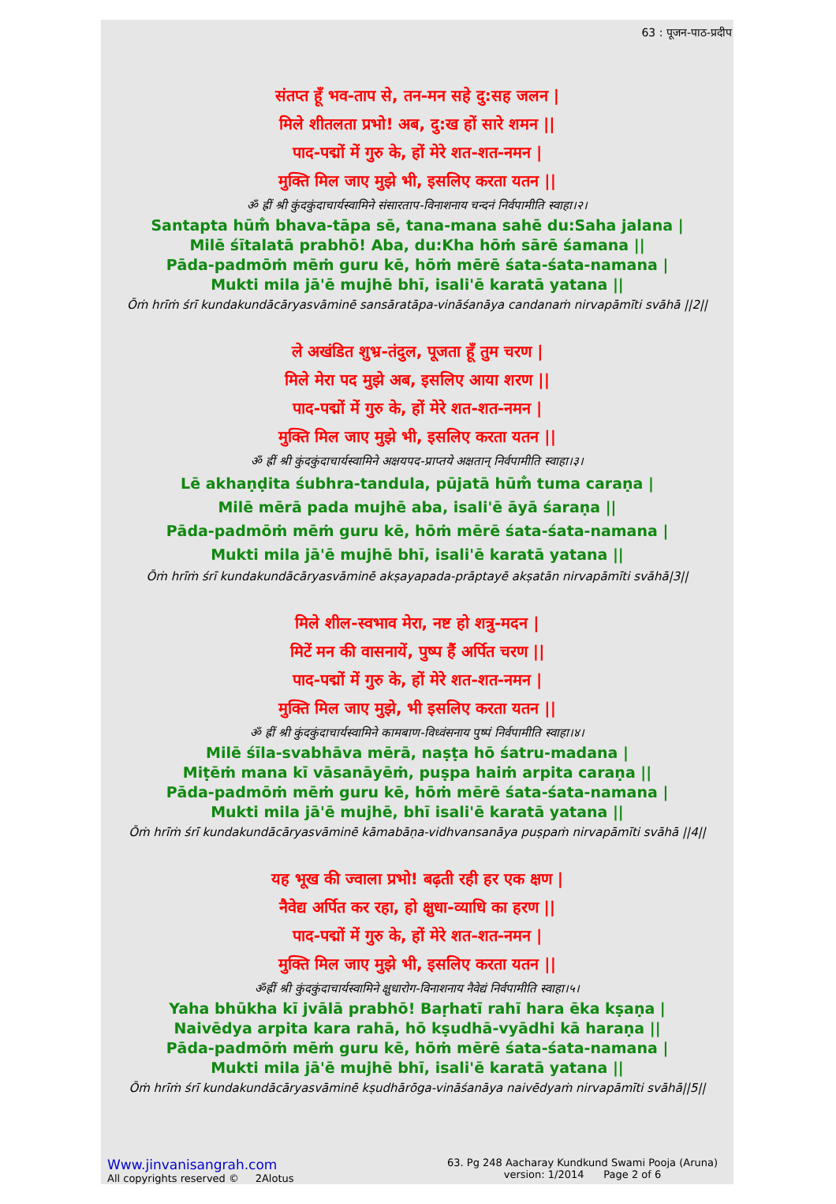63 : पूजन-पाठ-प्रदीप
संतप्त हूँ भव-ताप से, तन-मन सहे दु:सह जलन |
मिले शीतलता प्रभो! अब, दु:ख हों सारे शमन ||
पाद-पद्मों में गुरु के, हों मेरे शत-शत-नमन |
मुक्ति मिल जाए मुझे भी, इसलिए करता यतन ||
ॐ ह्रीं श्री कुंदकुंदाचार्यस्वामिने संसारताप-विनाशनाय चन्दनं निर्वपामीति स्वाहा।२।
Santapta hūm̐ bhava-tāpa sē, tana-mana sahē du:Saha jalana |
Milē śītalatā prabhō! Aba, du:Kha hōṁ sārē śamana ||
Pāda-padmōṁ mēṁ guru kē, hōṁ mērē śata-śata-namana |
Mukti mila jā'ē mujhē bhī, isali'ē karatā yatana ||
Ōṁ hrīṁ śrī kundakundācāryasvāminē sansāratāpa-vināśanāya candanaṁ nirvapāmīti svāhā ||2||
ले अखंडित शुभ्र-तंदुल, पूजता हूँ तुम चरण |
मिले मेरा पद मुझे अब, इसलिए आया शरण ||
पाद-पद्मों में गुरु के, हों मेरे शत-शत-नमन |
मुक्ति मिल जाए मुझे भी, इसलिए करता यतन ||
ॐ ह्रीं श्री कुंदकुंदाचार्यस्वामिने अक्षयपद-प्राप्तये अक्षतान् निर्वपामीति स्वाहा।३।
Lē akhaṇḍita śubhra-tandula, pūjatā hūm̐ tuma caraṇa |
Milē mērā pada mujhē aba, isali'ē āyā śaraṇa ||
Pāda-padmōṁ mēṁ guru kē, hōṁ mērē śata-śata-namana |
Mukti mila jā'ē mujhē bhī, isali'ē karatā yatana ||
Ōṁ hrīṁ śrī kundakundācāryasvāminē akṣayapada-prāptayē akṣatān nirvapāmīti svāhā|3||
मिले शील-स्वभाव मेरा, नष्ट हो शत्रु-मदन |
मिटें मन की वासनायें, पुष्प हैं अर्पित चरण ||
पाद-पद्मों में गुरु के, हों मेरे शत-शत-नमन |
मुक्ति मिल जाए मुझे, भी इसलिए करता यतन ||
ॐ ह्रीं श्री कुंदकुंदाचार्यस्वामिने कामबाण-विध्वंसनाय पुष्पं निर्वपामीति स्वाहा।४।
Milē śīla-svabhāva mērā, naṣṭa hō śatru-madana |
Miṭēṁ mana kī vāsanāyēṁ, puṣpa haiṁ arpita caraṇa ||
Pāda-padmōṁ mēṁ guru kē, hōṁ mērē śata-śata-namana |
Mukti mila jā'ē mujhē, bhī isali'ē karatā yatana ||
Ōṁ hrīṁ śrī kundakundācāryasvāminē kāmabāṇa-vidhvansanāya puṣpaṁ nirvapāmīti svāhā ||4||
यह भूख की ज्वाला प्रभो! बढ़ती रही हर एक क्षण |
नैवेद्य अर्पित कर रहा, हो क्षुधा-व्याधि का हरण ||
पाद-पद्मों में गुरु के, हों मेरे शत-शत-नमन |
मुक्ति मिल जाए मुझे भी, इसलिए करता यतन ||
ॐह्रीं श्री कुंदकुंदाचार्यस्वामिने क्षुधारोग-विनाशनाय नैवेद्यं निर्वपामीति स्वाहा।५।
Yaha bhūkha kī jvālā prabhō! Baṛhatī rahī hara ēka kṣaṇa |
Naivēdya arpita kara rahā, hō kṣudhā-vyādhi kā haraṇa ||
Pāda-padmōṁ mēṁ guru kē, hōṁ mērē śata-śata-namana |
Mukti mila jā'ē mujhē bhī, isali'ē karatā yatana ||
Ōṁ hrīṁ śrī kundakundācāryasvāminē kṣudhārōga-vināśanāya naivēdyaṁ nirvapāmīti svāhā||5||
Www.jinvanisangrah.com
All copyrights reserved © 2Alotus
63. Pg 248 Aacharay Kundkund Swami Pooja (Aruna)
version: 1/2014 Page 2 of 6